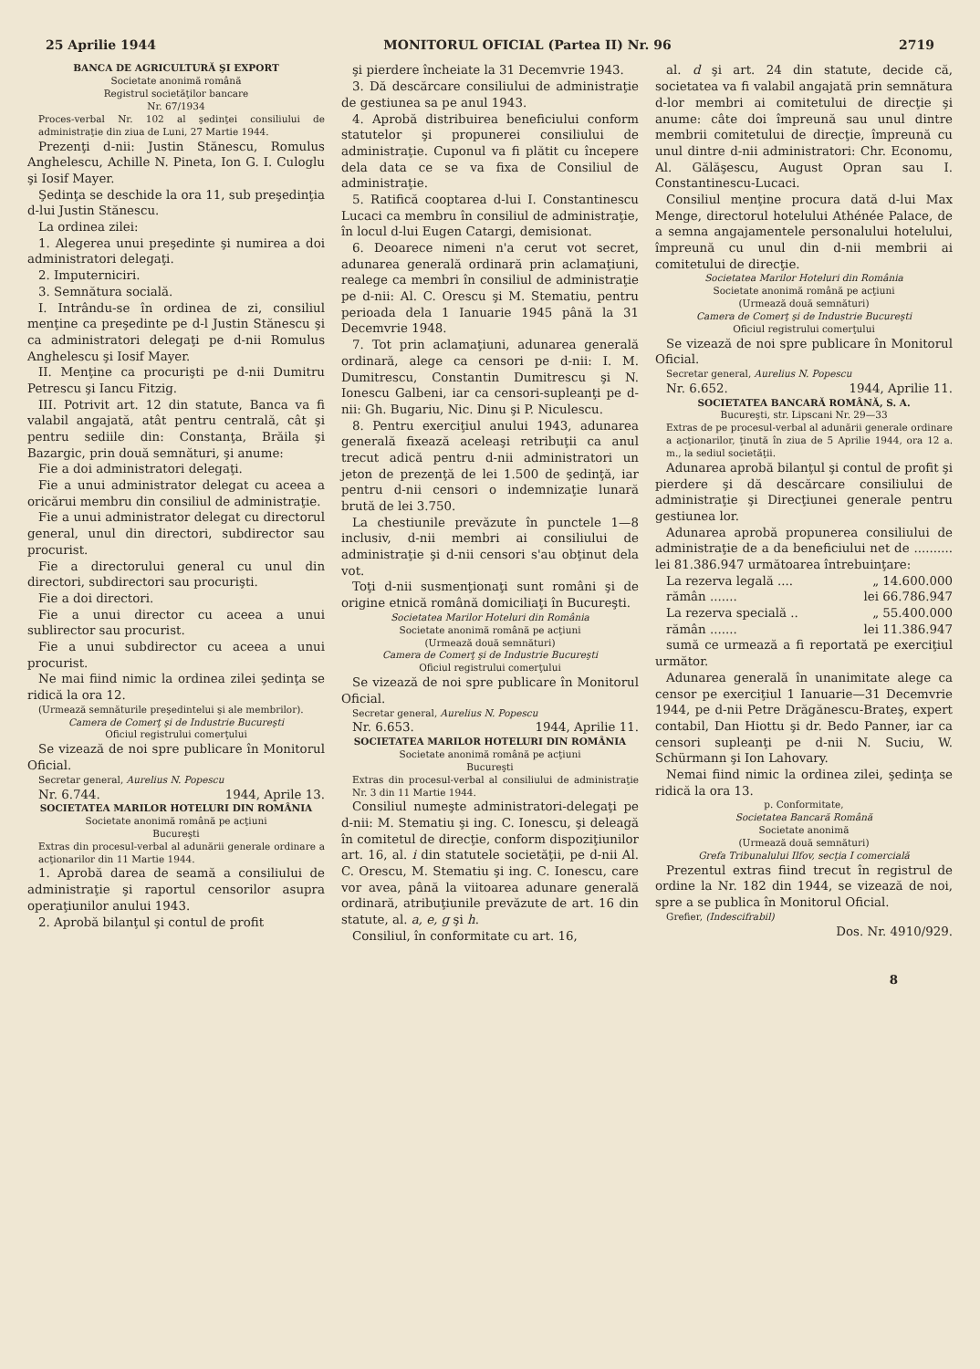25 Aprilie 1944 MONITORUL OFICIAL (Partea II) Nr. 96 2719
BANCA DE AGRICULTURĂ ŞI EXPORT
Societate anonimă română
Registrul societăţilor bancare
Nr. 67/1934
Proces-verbal Nr. 102 al şedinţei consiliului de administraţie din ziua de Luni, 27 Martie 1944.
Prezenţi d-nii: Justin Stănescu, Romulus Anghelescu, Achille N. Pineta, Ion G. I. Culoglu şi Iosif Mayer.
Şedinţa se deschide la ora 11, sub preşedinţia d-lui Justin Stănescu.
La ordinea zilei:
1. Alegerea unui preşedinte şi numirea a doi administratori delegaţi.
2. Imputerniciri.
3. Semnătura socială.
I. Intrându-se în ordinea de zi, consiliul menţine ca preşedinte pe d-l Justin Stănescu şi ca administratori delegaţi pe d-nii Romulus Anghelescu şi Iosif Mayer.
II. Menţine ca procurişti pe d-nii Dumitru Petrescu şi Iancu Fitzig.
III. Potrivit art. 12 din statute, Banca va fi valabil angajată, atât pentru centrală, cât şi pentru sediile din: Constanţa, Brăila şi Bazargic, prin două semnături, şi anume:
Fie a doi administratori delegaţi.
Fie a unui administrator delegat cu aceea a oricărui membru din consiliul de administraţie.
Fie a unui administrator delegat cu directorul general, unul din directori, subdirector sau procurist.
Fie a directorului general cu unul din directori, subdirectori sau procurişti.
Fie a doi directori.
Fie a unui director cu aceea a unui sublirector sau procurist.
Fie a unui subdirector cu aceea a unui procurist.
Ne mai fiind nimic la ordinea zilei şedinţa se ridică la ora 12.
(Urmează semnăturile preşedintelui şi ale membrilor).
Camera de Comerţ şi de Industrie Bucureşti
Oficiul registrului comerţului
Se vizează de noi spre publicare în Monitorul Oficial.
Secretar general, Aurelius N. Popescu
Nr. 6.744. 1944, Aprile 13.
SOCIETATEA MARILOR HOTELURI DIN ROMÂNIA
Societate anonimă română pe acţiuni
Bucureşti
Extras din procesul-verbal al adunării generale ordinare a acţionarilor din 11 Martie 1944.
1. Aprobă darea de seamă a consiliului de administraţie şi raportul censorilor asupra operaţiunilor anului 1943.
2. Aprobă bilanţul şi contul de profit
şi pierdere încheiate la 31 Decemvrie 1943.
3. Dă descărcare consiliului de administraţie de gestiunea sa pe anul 1943.
4. Aprobă distribuirea beneficiului conform statutelor şi propunerei consiliului de administraţie. Cuponul va fi plătit cu începere dela data ce se va fixa de Consiliul de administraţie.
5. Ratifică cooptarea d-lui I. Constantinescu Lucaci ca membru în consiliul de administraţie, în locul d-lui Eugen Catargi, demisionat.
6. Deoarece nimeni n'a cerut vot secret, adunarea generală ordinară prin aclamaţiuni, realege ca membri în consiliul de administraţie pe d-nii: Al. C. Orescu şi M. Stematiu, pentru perioada dela 1 Ianuarie 1945 până la 31 Decemvrie 1948.
7. Tot prin aclamaţiuni, adunarea generală ordinară, alege ca censori pe d-nii: I. M. Dumitrescu, Constantin Dumitrescu şi N. Ionescu Galbeni, iar ca censori-supleanţi pe d-nii: Gh. Bugariu, Nic. Dinu şi P. Niculescu.
8. Pentru exerciţiul anului 1943, adunarea generală fixează aceleaşi retribuţii ca anul trecut adică pentru d-nii administratori un jeton de prezenţă de lei 1.500 de şedinţă, iar pentru d-nii censori o indemnizaţie lunară brută de lei 3.750.
La chestiunile prevăzute în punctele 1—8 inclusiv, d-nii membri ai consiliului de administraţie şi d-nii censori s'au obţinut dela vot.
Toţi d-nii susmenţionaţi sunt români şi de origine etnică română domiciliaţi în Bucureşti.
Societatea Marilor Hoteluri din România
Societate anonimă română pe acţiuni
(Urmează două semnături)
Camera de Comerţ şi de Industrie Bucureşti
Oficiul registrului comerţului
Se vizează de noi spre publicare în Monitorul Oficial.
Secretar general, Aurelius N. Popescu
Nr. 6.653. 1944, Aprilie 11.
SOCIETATEA MARILOR HOTELURI DIN ROMÂNIA
Societate anonimă română pe acţiuni
Bucureşti
Extras din procesul-verbal al consiliului de administraţie Nr. 3 din 11 Martie 1944.
Consiliul numeşte administratori-delegaţi pe d-nii: M. Stematiu şi ing. C. Ionescu, şi deleagă în comitetul de direcţie, conform dispoziţiunilor art. 16, al. i din statutele societăţii, pe d-nii Al. C. Orescu, M. Stematiu şi ing. C. Ionescu, care vor avea, până la viitoarea adunare generală ordinară, atribuţiunile prevăzute de art. 16 din statute, al. a, e, g şi h.
Consiliul, în conformitate cu art. 16,
al. d şi art. 24 din statute, decide că, societatea va fi valabil angajată prin semnătura d-lor membri ai comitetului de direcţie şi anume: câte doi împreună sau unul dintre membrii comitetului de direcţie, împreună cu unul dintre d-nii administratori: Chr. Economu, Al. Gălăşescu, August Opran sau I. Constantinescu-Lucaci.
Consiliul menţine procura dată d-lui Max Menge, directorul hotelului Athénée Palace, de a semna angajamentele personalului hotelului, împreună cu unul din d-nii membrii ai comitetului de direcţie.
Societatea Marilor Hoteluri din România
Societate anonimă română pe acţiuni
(Urmează două semnături)
Camera de Comerţ şi de Industrie Bucureşti
Oficiul registrului comerţului
Se vizează de noi spre publicare în Monitorul Oficial.
Secretar general, Aurelius N. Popescu
Nr. 6.652. 1944, Aprilie 11.
SOCIETATEA BANCARĂ ROMÂNĂ, S. A.
Bucureşti, str. Lipscani Nr. 29—33
Extras de pe procesul-verbal al adunării generale ordinare a acţionarilor, ţinută în ziua de 5 Aprilie 1944, ora 12 a. m., la sediul societăţii.
Adunarea aprobă bilanţul şi contul de profit şi pierdere şi dă descărcare consiliului de administraţie şi Direcţiunei generale pentru gestiunea lor.
Adunarea aprobă propunerea consiliului de administraţie de a da beneficiului net de .......... lei 81.386.947 următoarea întrebuinţare:
La rezerva legală .... „ 14.600.000
rămân ....... lei 66.786.947
La rezerva specială .. „ 55.400.000
rămân ....... lei 11.386.947
sumă ce urmează a fi reportată pe exerciţiul următor.
Adunarea generală în unanimitate alege ca censor pe exerciţiul 1 Ianuarie—31 Decemvrie 1944, pe d-nii Petre Drăgănescu-Brateş, expert contabil, Dan Hiottu şi dr. Bedo Panner, iar ca censori supleanţi pe d-nii N. Suciu, W. Schürmann şi Ion Lahovary.
Nemai fiind nimic la ordinea zilei, şedinţa se ridică la ora 13.
p. Conformitate,
Societatea Bancară Română
Societate anonimă
(Urmează două semnături)
Grefa Tribunalului Ilfov, secţia I comercială
Prezentul extras fiind trecut în registrul de ordine la Nr. 182 din 1944, se vizează de noi, spre a se publica în Monitorul Oficial.
Grefier, (Indescifrabil)
Dos. Nr. 4910/929.
8